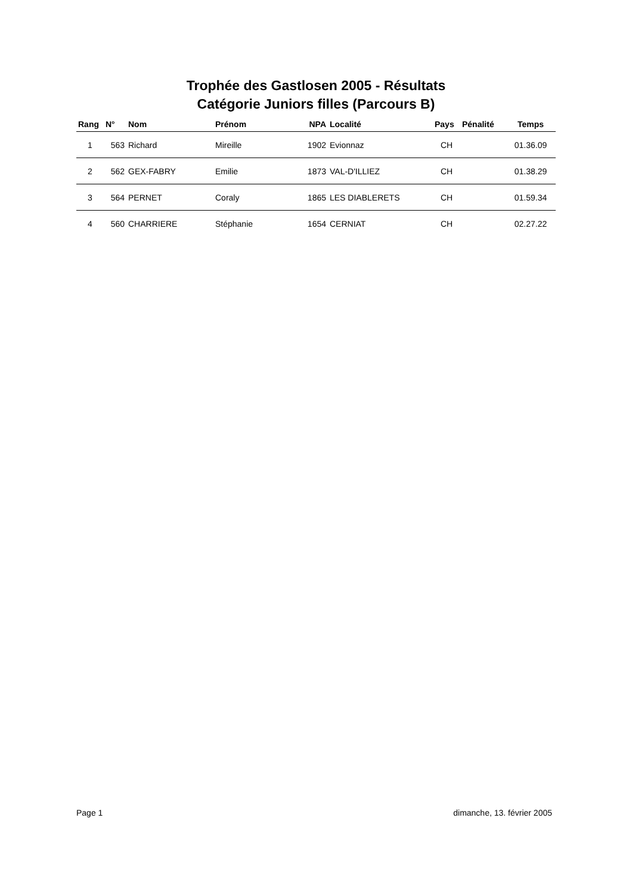Trophée des Gastlosen 2005 - Résultats
Catégorie Juniors filles (Parcours B)
| Rang | N° | Nom | Prénom | NPA | Localité | Pays | Pénalité | Temps |
| --- | --- | --- | --- | --- | --- | --- | --- | --- |
| 1 | 563 | Richard | Mireille | 1902 | Evionnaz | CH | | 01.36.09 |
| 2 | 562 | GEX-FABRY | Emilie | 1873 | VAL-D'ILLIEZ | CH | | 01.38.29 |
| 3 | 564 | PERNET | Coraly | 1865 | LES DIABLERETS | CH | | 01.59.34 |
| 4 | 560 | CHARRIERE | Stéphanie | 1654 | CERNIAT | CH | | 02.27.22 |
Page 1 dimanche, 13. février 2005